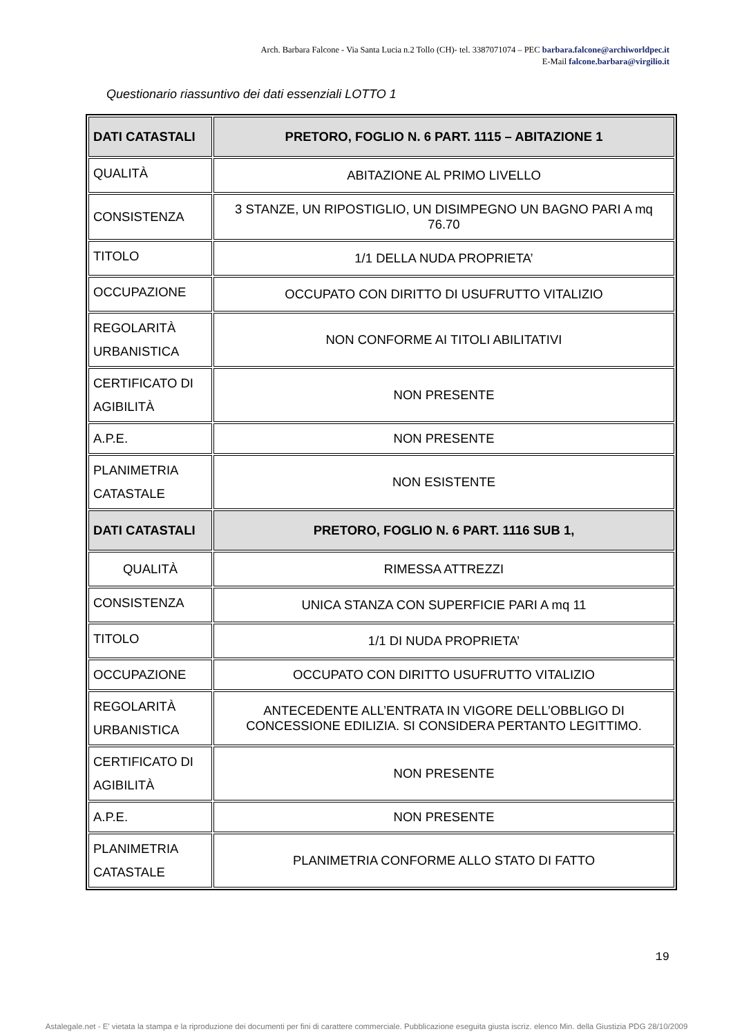Arch. Barbara Falcone - Via Santa Lucia n.2 Tollo (CH)- tel. 3387071074 – PEC barbara.falcone@archiworldpec.it
E-Mail falcone.barbara@virgilio.it
Questionario riassuntivo dei dati essenziali LOTTO 1
| DATI CATASTALI | PRETORO, FOGLIO N. 6 PART. 1115 – ABITAZIONE 1 |
| QUALITÀ | ABITAZIONE AL PRIMO LIVELLO |
| CONSISTENZA | 3 STANZE, UN RIPOSTIGLIO, UN DISIMPEGNO UN BAGNO PARI A mq 76.70 |
| TITOLO | 1/1 DELLA NUDA PROPRIETA’ |
| OCCUPAZIONE | OCCUPATO CON DIRITTO DI USUFRUTTO VITALIZIO |
| REGOLARITÀ URBANISTICA | NON CONFORME AI TITOLI ABILITATIVI |
| CERTIFICATO DI AGIBILITÀ | NON PRESENTE |
| A.P.E. | NON PRESENTE |
| PLANIMETRIA CATASTALE | NON ESISTENTE |
| DATI CATASTALI | PRETORO, FOGLIO N. 6 PART. 1116 SUB 1, |
| QUALITÀ | RIMESSA ATTREZZI |
| CONSISTENZA | UNICA STANZA CON SUPERFICIE PARI A mq 11 |
| TITOLO | 1/1 DI NUDA PROPRIETA’ |
| OCCUPAZIONE | OCCUPATO CON DIRITTO USUFRUTTO VITALIZIO |
| REGOLARITÀ URBANISTICA | ANTECEDENTE ALL’ENTRATA IN VIGORE DELL’OBBLIGO DI CONCESSIONE EDILIZIA. SI CONSIDERA PERTANTO LEGITTIMO. |
| CERTIFICATO DI AGIBILITÀ | NON PRESENTE |
| A.P.E. | NON PRESENTE |
| PLANIMETRIA CATASTALE | PLANIMETRIA CONFORME ALLO STATO DI FATTO |
19
Astalegale.net - E' vietata la stampa e la riproduzione dei documenti per fini di carattere commerciale. Pubblicazione eseguita giusta iscriz. elenco Min. della Giustizia PDG 28/10/2009